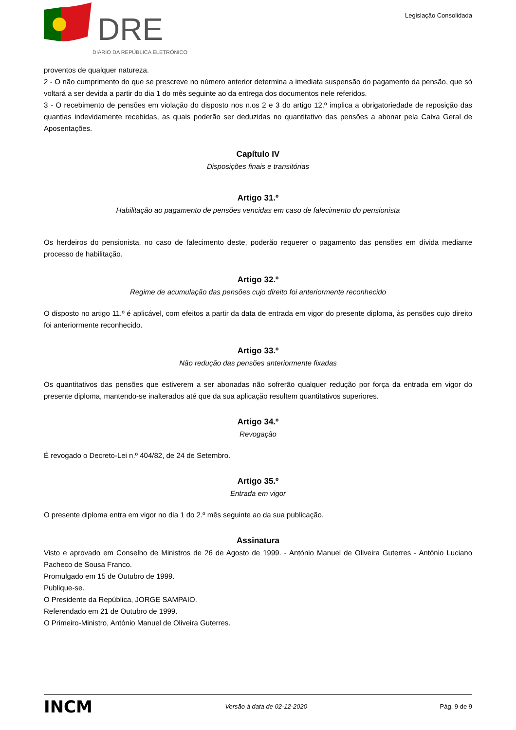DRE
DIÁRIO DA REPÚBLICA ELETRÓNICO
Legislação Consolidada
proventos de qualquer natureza.
2 - O não cumprimento do que se prescreve no número anterior determina a imediata suspensão do pagamento da pensão, que só voltará a ser devida a partir do dia 1 do mês seguinte ao da entrega dos documentos nele referidos.
3 - O recebimento de pensões em violação do disposto nos n.os 2 e 3 do artigo 12.º implica a obrigatoriedade de reposição das quantias indevidamente recebidas, as quais poderão ser deduzidas no quantitativo das pensões a abonar pela Caixa Geral de Aposentações.
Capítulo IV
Disposições finais e transitórias
Artigo 31.º
Habilitação ao pagamento de pensões vencidas em caso de falecimento do pensionista
Os herdeiros do pensionista, no caso de falecimento deste, poderão requerer o pagamento das pensões em dívida mediante processo de habilitação.
Artigo 32.º
Regime de acumulação das pensões cujo direito foi anteriormente reconhecido
O disposto no artigo 11.º é aplicável, com efeitos a partir da data de entrada em vigor do presente diploma, às pensões cujo direito foi anteriormente reconhecido.
Artigo 33.º
Não redução das pensões anteriormente fixadas
Os quantitativos das pensões que estiverem a ser abonadas não sofrerão qualquer redução por força da entrada em vigor do presente diploma, mantendo-se inalterados até que da sua aplicação resultem quantitativos superiores.
Artigo 34.º
Revogação
É revogado o Decreto-Lei n.º 404/82, de 24 de Setembro.
Artigo 35.º
Entrada em vigor
O presente diploma entra em vigor no dia 1 do 2.º mês seguinte ao da sua publicação.
Assinatura
Visto e aprovado em Conselho de Ministros de 26 de Agosto de 1999. - António Manuel de Oliveira Guterres - António Luciano Pacheco de Sousa Franco.
Promulgado em 15 de Outubro de 1999.
Publique-se.
O Presidente da República, JORGE SAMPAIO.
Referendado em 21 de Outubro de 1999.
O Primeiro-Ministro, António Manuel de Oliveira Guterres.
INCM
Versão à data de 02-12-2020 Pág. 9 de 9